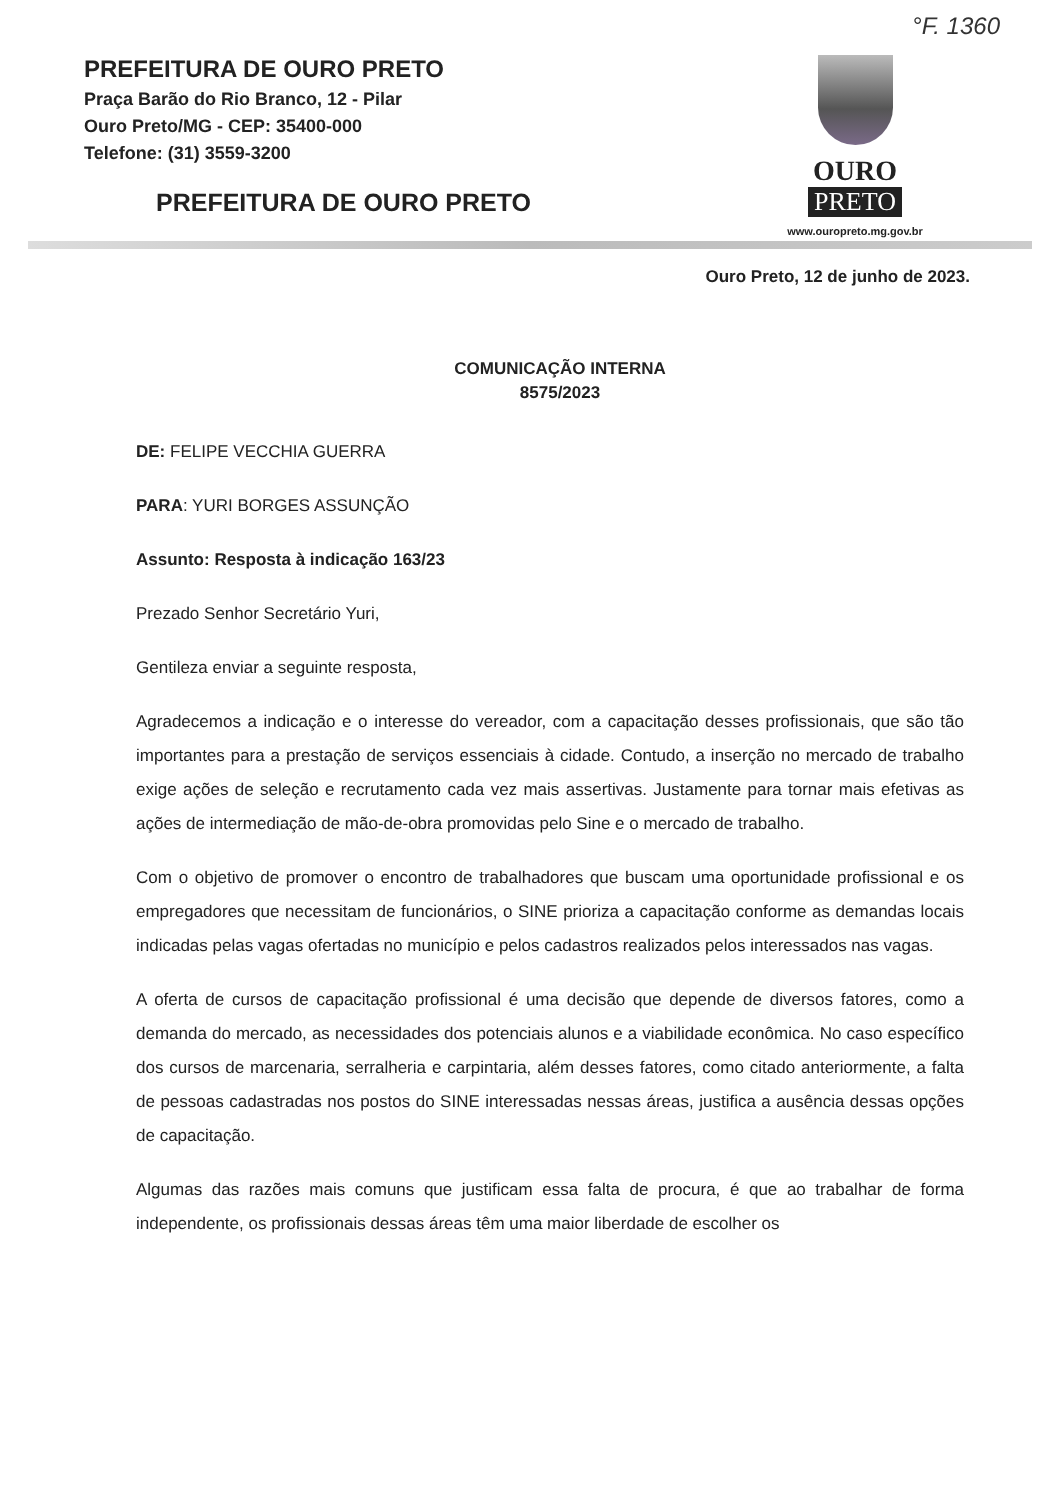°F. 1360
PREFEITURA DE OURO PRETO
Praça Barão do Rio Branco, 12 - Pilar
Ouro Preto/MG - CEP: 35400-000
Telefone: (31) 3559-3200
PREFEITURA DE OURO PRETO
OURO
PRETO
www.ouropreto.mg.gov.br
Ouro Preto, 12 de junho de 2023.
COMUNICAÇÃO INTERNA
8575/2023
DE: FELIPE VECCHIA GUERRA
PARA: YURI BORGES ASSUNÇÃO
Assunto: Resposta à indicação 163/23
Prezado Senhor Secretário Yuri,
Gentileza enviar a seguinte resposta,
Agradecemos a indicação e o interesse do vereador, com a capacitação desses profissionais, que são tão importantes para a prestação de serviços essenciais à cidade. Contudo, a inserção no mercado de trabalho exige ações de seleção e recrutamento cada vez mais assertivas. Justamente para tornar mais efetivas as ações de intermediação de mão-de-obra promovidas pelo Sine e o mercado de trabalho.
Com o objetivo de promover o encontro de trabalhadores que buscam uma oportunidade profissional e os empregadores que necessitam de funcionários, o SINE prioriza a capacitação conforme as demandas locais indicadas pelas vagas ofertadas no município e pelos cadastros realizados pelos interessados nas vagas.
A oferta de cursos de capacitação profissional é uma decisão que depende de diversos fatores, como a demanda do mercado, as necessidades dos potenciais alunos e a viabilidade econômica. No caso específico dos cursos de marcenaria, serralheria e carpintaria, além desses fatores, como citado anteriormente, a falta de pessoas cadastradas nos postos do SINE interessadas nessas áreas, justifica a ausência dessas opções de capacitação.
Algumas das razões mais comuns que justificam essa falta de procura, é que ao trabalhar de forma independente, os profissionais dessas áreas têm uma maior liberdade de escolher os